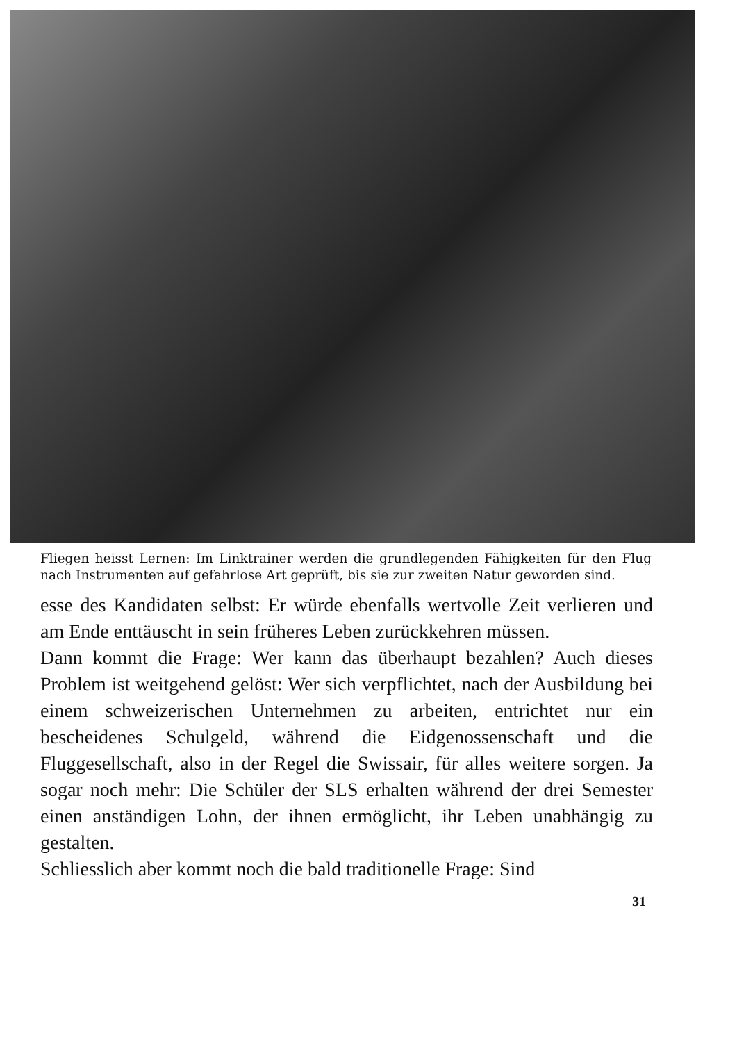Fliegen heisst Lernen: Im Linktrainer werden die grundlegenden Fähigkeiten für den Flug nach Instrumenten auf gefahrlose Art geprüft, bis sie zur zweiten Natur geworden sind.
esse des Kandidaten selbst: Er würde ebenfalls wertvolle Zeit verlieren und am Ende enttäuscht in sein früheres Leben zurückkehren müssen.
Dann kommt die Frage: Wer kann das überhaupt bezahlen? Auch dieses Problem ist weitgehend gelöst: Wer sich verpflichtet, nach der Ausbildung bei einem schweizerischen Unternehmen zu arbeiten, entrichtet nur ein bescheidenes Schulgeld, während die Eidgenossenschaft und die Fluggesellschaft, also in der Regel die Swissair, für alles weitere sorgen. Ja sogar noch mehr: Die Schüler der SLS erhalten während der drei Semester einen anständigen Lohn, der ihnen ermöglicht, ihr Leben unabhängig zu gestalten.
Schliesslich aber kommt noch die bald traditionelle Frage: Sind
31